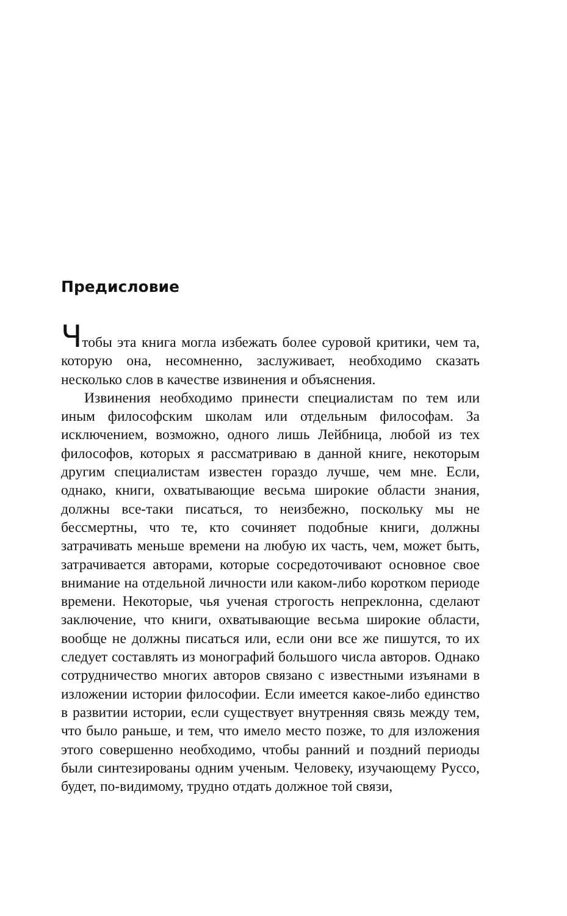Предисловие
Чтобы эта книга могла избежать более суровой критики, чем та, которую она, несомненно, заслуживает, необходимо сказать несколько слов в качестве извинения и объяснения.
Извинения необходимо принести специалистам по тем или иным философским школам или отдельным философам. За исключением, возможно, одного лишь Лейбница, любой из тех философов, которых я рассматриваю в данной книге, некоторым другим специалистам известен гораздо лучше, чем мне. Если, однако, книги, охватывающие весьма широкие области знания, должны все-таки писаться, то неизбежно, поскольку мы не бессмертны, что те, кто сочиняет подобные книги, должны затрачивать меньше времени на любую их часть, чем, может быть, затрачивается авторами, которые сосредоточивают основное свое внимание на отдельной личности или каком-либо коротком периоде времени. Некоторые, чья ученая строгость непреклонна, сделают заключение, что книги, охватывающие весьма широкие области, вообще не должны писаться или, если они все же пишутся, то их следует составлять из монографий большого числа авторов. Однако сотрудничество многих авторов связано с известными изъянами в изложении истории философии. Если имеется какое-либо единство в развитии истории, если существует внутренняя связь между тем, что было раньше, и тем, что имело место позже, то для изложения этого совершенно необходимо, чтобы ранний и поздний периоды были синтезированы одним ученым. Человеку, изучающему Руссо, будет, по-видимому, трудно отдать должное той связи,